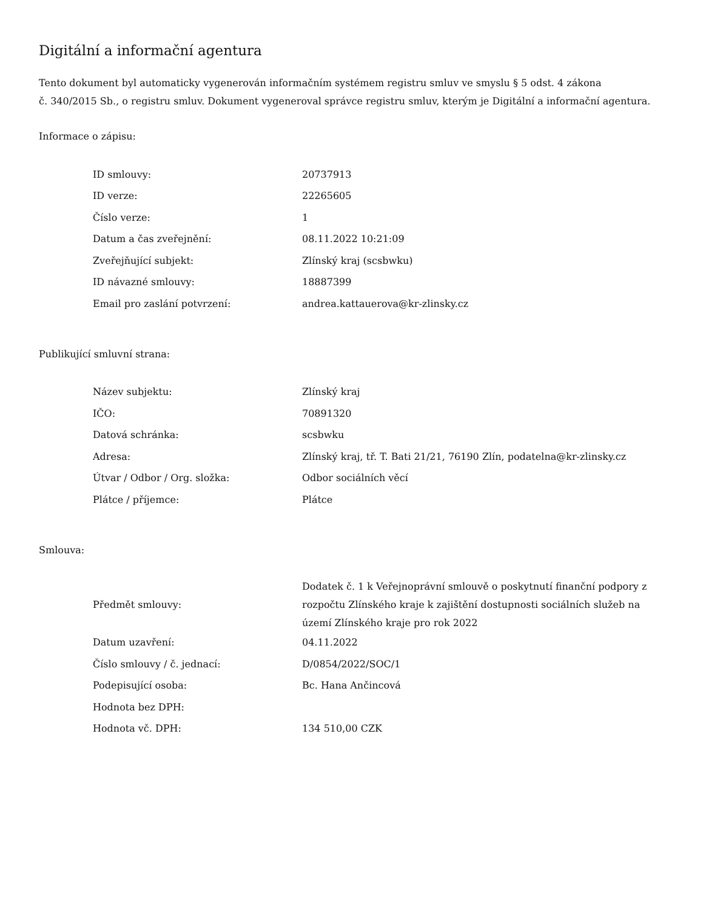Digitální a informační agentura
Tento dokument byl automaticky vygenerován informačním systémem registru smluv ve smyslu § 5 odst. 4 zákona
č. 340/2015 Sb., o registru smluv. Dokument vygeneroval správce registru smluv, kterým je Digitální a informační agentura.
Informace o zápisu:
| ID smlouvy: | 20737913 |
| ID verze: | 22265605 |
| Číslo verze: | 1 |
| Datum a čas zveřejnění: | 08.11.2022 10:21:09 |
| Zveřejňující subjekt: | Zlínský kraj (scsbwku) |
| ID návazné smlouvy: | 18887399 |
| Email pro zaslání potvrzení: | andrea.kattauerova@kr-zlinsky.cz |
Publikující smluvní strana:
| Název subjektu: | Zlínský kraj |
| IČO: | 70891320 |
| Datová schránka: | scsbwku |
| Adresa: | Zlínský kraj, tř. T. Bati 21/21, 76190 Zlín, podatelna@kr-zlinsky.cz |
| Útvar / Odbor / Org. složka: | Odbor sociálních věcí |
| Plátce / příjemce: | Plátce |
Smlouva:
| Předmět smlouvy: | Dodatek č. 1 k Veřejnoprávní smlouvě o poskytnutí finanční podpory z rozpočtu Zlínského kraje k zajištění dostupnosti sociálních služeb na území Zlínského kraje pro rok 2022 |
| Datum uzavření: | 04.11.2022 |
| Číslo smlouvy / č. jednací: | D/0854/2022/SOC/1 |
| Podepisující osoba: | Bc. Hana Ančincová |
| Hodnota bez DPH: | |
| Hodnota vč. DPH: | 134 510,00 CZK |